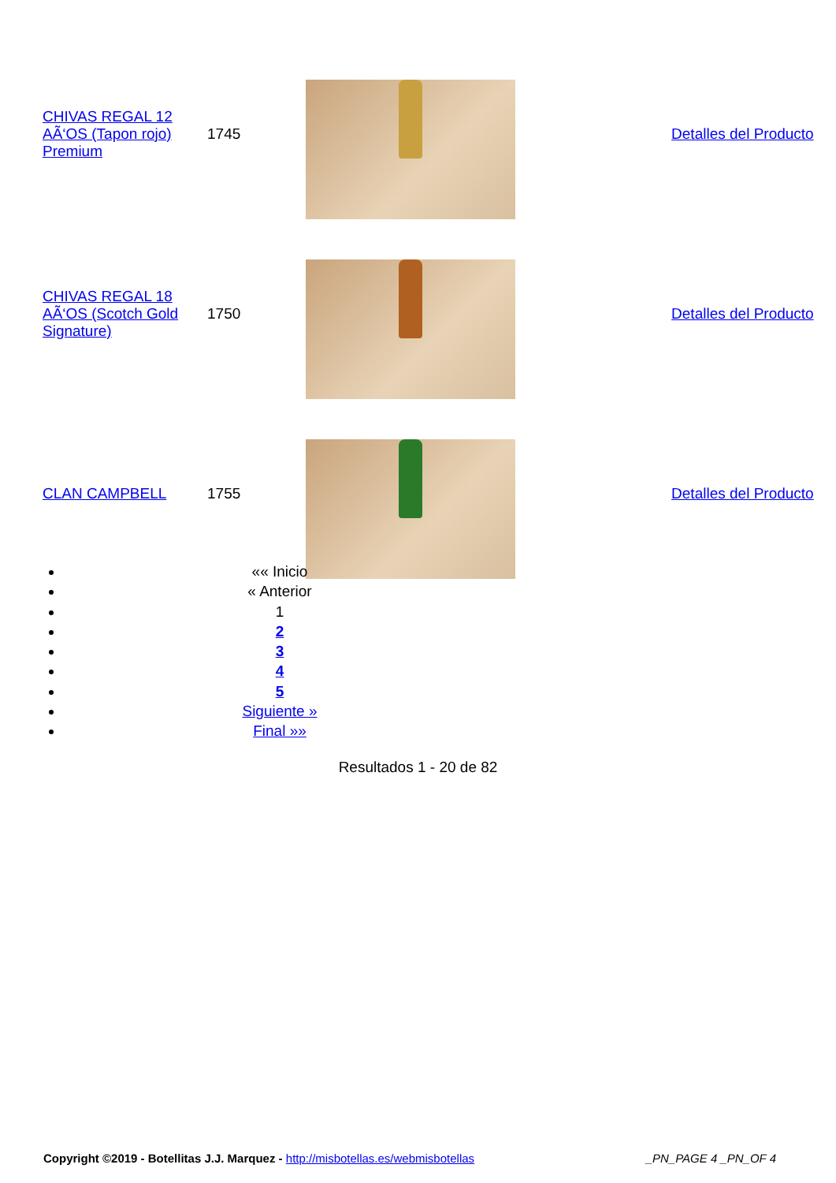| CHIVAS REGAL 12 AÃ‘OS (Tapon rojo) Premium | 1745 | | Detalles del Producto |
| CHIVAS REGAL 18 AÃ‘OS (Scotch Gold Signature) | 1750 | | Detalles del Producto |
| CLAN CAMPBELL | 1755 | | Detalles del Producto |
«« Inicio
« Anterior
1
2
3
4
5
Siguiente »
Final »»
Resultados 1 - 20 de 82
Copyright ©2019 - Botellitas J.J. Marquez - http://misbotellas.es/webmisbotellas _PN_PAGE 4 _PN_OF 4